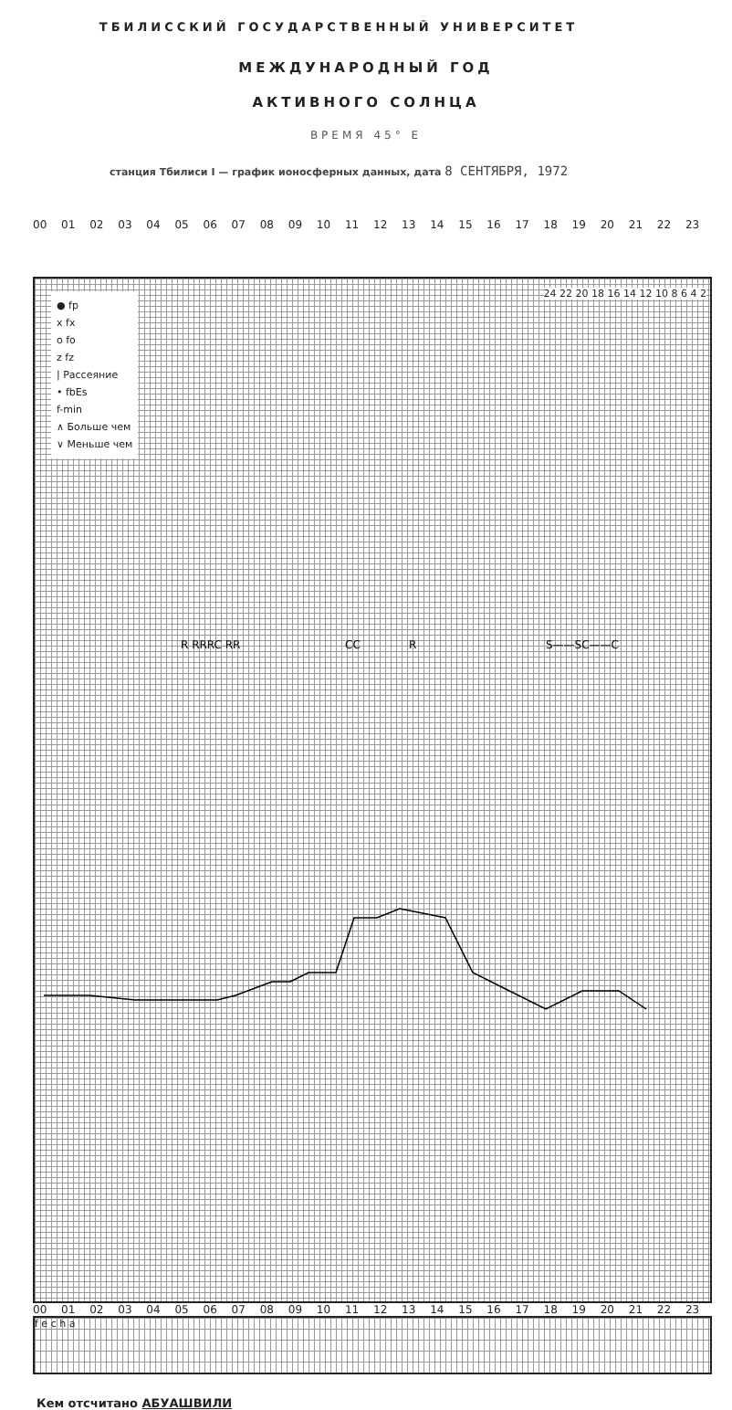ТБИЛИССКИЙ ГОСУДАРСТВЕННЫЙ УНИВЕРСИТЕТ
МЕЖДУНАРОДНЫЙ ГОД
АКТИВНОГО СОЛНЦА
ВРЕМЯ 45° Е
станция Тбилиси I — график ионосферных данных, дата 8 СЕНТЯБРЯ, 1972
00 01 02 03 04 05 06 07 08 09 10 11 12 13 14 15 16 17 18 19 20 21 22 23
● fp
x fx
o fo
z fz
| Рассеяние
• fbEs
f-min
∧ Больше чем
∨ Меньше чем
24 22 20 18 16 14 12 10 8 6 4 2
R RRRC RR
CC
R
S——SC——C
00 01 02 03 04 05 06 07 08 09 10 11 12 13 14 15 16 17 18 19 20 21 22 23
f e c h a
Кем отсчитано АБУАШВИЛИ